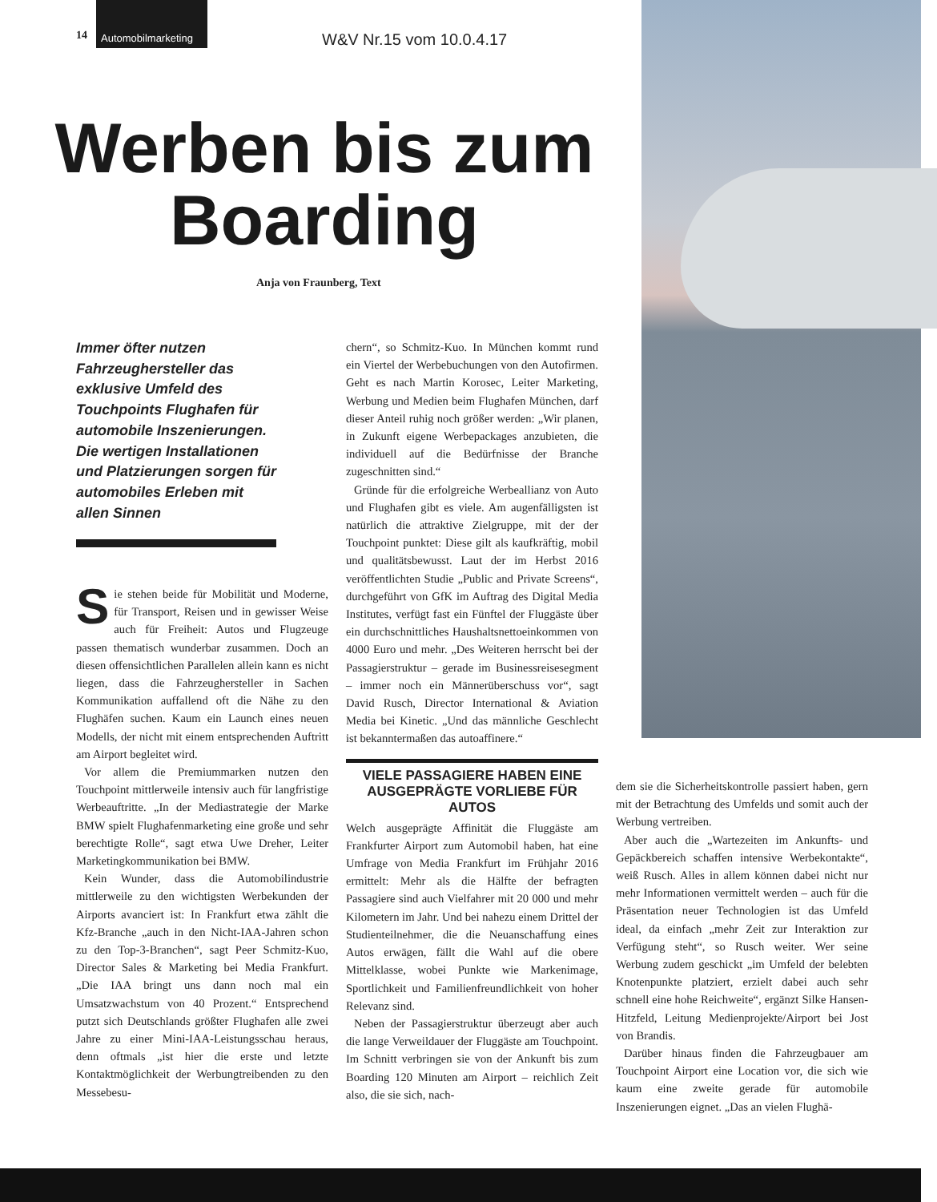14
Automobilmarketing
W&V Nr.15 vom 10.0.4.17
Werben bis zum Boarding
Anja von Fraunberg, Text
Immer öfter nutzen Fahrzeughersteller das exklusive Umfeld des Touchpoints Flughafen für automobile Inszenierungen. Die wertigen Installationen und Platzierungen sorgen für automobiles Erleben mit allen Sinnen
Sie stehen beide für Mobilität und Moderne, für Transport, Reisen und in gewisser Weise auch für Freiheit: Autos und Flugzeuge passen thematisch wunderbar zusammen. Doch an diesen offensichtlichen Parallelen allein kann es nicht liegen, dass die Fahrzeughersteller in Sachen Kommunikation auffallend oft die Nähe zu den Flughäfen suchen. Kaum ein Launch eines neuen Modells, der nicht mit einem entsprechenden Auftritt am Airport begleitet wird.
Vor allem die Premiummarken nutzen den Touchpoint mittlerweile intensiv auch für langfristige Werbeauftritte. „In der Mediastrategie der Marke BMW spielt Flughafenmarketing eine große und sehr berechtigte Rolle“, sagt etwa Uwe Dreher, Leiter Marketingkommunikation bei BMW.
Kein Wunder, dass die Automobilindustrie mittlerweile zu den wichtigsten Werbekunden der Airports avanciert ist: In Frankfurt etwa zählt die Kfz-Branche „auch in den Nicht-IAA-Jahren schon zu den Top-3-Branchen“, sagt Peer Schmitz-Kuo, Director Sales & Marketing bei Media Frankfurt. „Die IAA bringt uns dann noch mal ein Umsatzwachstum von 40 Prozent.“ Entsprechend putzt sich Deutschlands größter Flughafen alle zwei Jahre zu einer Mini-IAA-Leistungsschau heraus, denn oftmals „ist hier die erste und letzte Kontaktmöglichkeit der Werbungtreibenden zu den Messebesu-
chern“, so Schmitz-Kuo. In München kommt rund ein Viertel der Werbebuchungen von den Autofirmen. Geht es nach Martin Korosec, Leiter Marketing, Werbung und Medien beim Flughafen München, darf dieser Anteil ruhig noch größer werden: „Wir planen, in Zukunft eigene Werbepackages anzubieten, die individuell auf die Bedürfnisse der Branche zugeschnitten sind.“
Gründe für die erfolgreiche Werbeallianz von Auto und Flughafen gibt es viele. Am augenfälligsten ist natürlich die attraktive Zielgruppe, mit der der Touchpoint punktet: Diese gilt als kaufkräftig, mobil und qualitätsbewusst. Laut der im Herbst 2016 veröffentlichten Studie „Public and Private Screens“, durchgeführt von GfK im Auftrag des Digital Media Institutes, verfügt fast ein Fünftel der Fluggäste über ein durchschnittliches Haushaltsnettoeinkommen von 4000 Euro und mehr. „Des Weiteren herrscht bei der Passagierstruktur – gerade im Businessreisesegment – immer noch ein Männerüberschuss vor“, sagt David Rusch, Director International & Aviation Media bei Kinetic. „Und das männliche Geschlecht ist bekanntermaßen das autoaffinere.“
VIELE PASSAGIERE HABEN EINE AUSGEPRÄGTE VORLIEBE FÜR AUTOS
Welch ausgeprägte Affinität die Fluggäste am Frankfurter Airport zum Automobil haben, hat eine Umfrage von Media Frankfurt im Frühjahr 2016 ermittelt: Mehr als die Hälfte der befragten Passagiere sind auch Vielfahrer mit 20 000 und mehr Kilometern im Jahr. Und bei nahezu einem Drittel der Studienteilnehmer, die die Neuanschaffung eines Autos erwägen, fällt die Wahl auf die obere Mittelklasse, wobei Punkte wie Markenimage, Sportlichkeit und Familienfreundlichkeit von hoher Relevanz sind.
Neben der Passagierstruktur überzeugt aber auch die lange Verweildauer der Fluggäste am Touchpoint. Im Schnitt verbringen sie von der Ankunft bis zum Boarding 120 Minuten am Airport – reichlich Zeit also, die sie sich, nach-
dem sie die Sicherheitskontrolle passiert haben, gern mit der Betrachtung des Umfelds und somit auch der Werbung vertreiben.
Aber auch die „Wartezeiten im Ankunfts- und Gepäckbereich schaffen intensive Werbekontakte“, weiß Rusch. Alles in allem können dabei nicht nur mehr Informationen vermittelt werden – auch für die Präsentation neuer Technologien ist das Umfeld ideal, da einfach „mehr Zeit zur Interaktion zur Verfügung steht“, so Rusch weiter. Wer seine Werbung zudem geschickt „im Umfeld der belebten Knotenpunkte platziert, erzielt dabei auch sehr schnell eine hohe Reichweite“, ergänzt Silke Hansen-Hitzfeld, Leitung Medienprojekte/Airport bei Jost von Brandis.
Darüber hinaus finden die Fahrzeugbauer am Touchpoint Airport eine Location vor, die sich wie kaum eine zweite gerade für automobile Inszenierungen eignet. „Das an vielen Flughä-